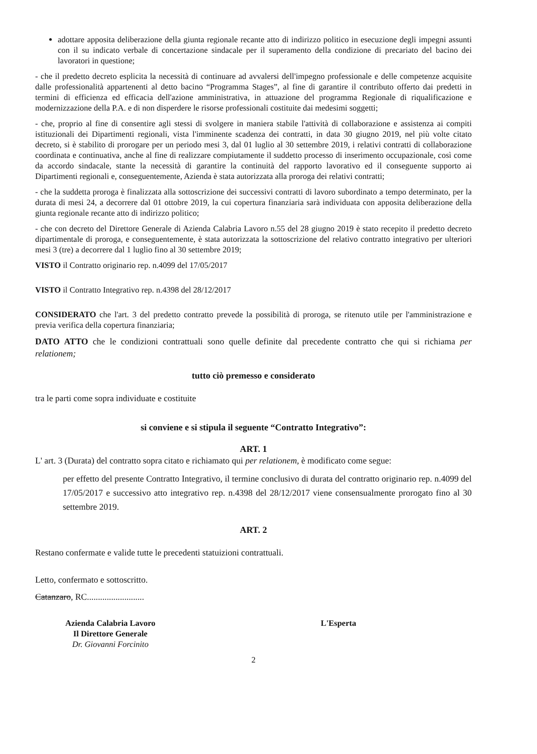adottare apposita deliberazione della giunta regionale recante atto di indirizzo politico in esecuzione degli impegni assunti con il su indicato verbale di concertazione sindacale per il superamento della condizione di precariato del bacino dei lavoratori in questione;
- che il predetto decreto esplicita la necessità di continuare ad avvalersi dell'impegno professionale e delle competenze acquisite dalle professionalità appartenenti al detto bacino “Programma Stages”, al fine di garantire il contributo offerto dai predetti in termini di efficienza ed efficacia dell'azione amministrativa, in attuazione del programma Regionale di riqualificazione e modernizzazione della P.A. e di non disperdere le risorse professionali costituite dai medesimi soggetti;
- che, proprio al fine di consentire agli stessi di svolgere in maniera stabile l'attività di collaborazione e assistenza ai compiti istituzionali dei Dipartimenti regionali, vista l'imminente scadenza dei contratti, in data 30 giugno 2019, nel più volte citato decreto, si è stabilito di prorogare per un periodo mesi 3, dal 01 luglio al 30 settembre 2019, i relativi contratti di collaborazione coordinata e continuativa, anche al fine di realizzare compiutamente il suddetto processo di inserimento occupazionale, così come da accordo sindacale, stante la necessità di garantire la continuità del rapporto lavorativo ed il conseguente supporto ai Dipartimenti regionali e, conseguentemente, Azienda è stata autorizzata alla proroga dei relativi contratti;
- che la suddetta proroga è finalizzata alla sottoscrizione dei successivi contratti di lavoro subordinato a tempo determinato, per la durata di mesi 24, a decorrere dal 01 ottobre 2019, la cui copertura finanziaria sarà individuata con apposita deliberazione della giunta regionale recante atto di indirizzo politico;
- che con decreto del Direttore Generale di Azienda Calabria Lavoro n.55 del 28 giugno 2019 è stato recepito il predetto decreto dipartimentale di proroga, e conseguentemente, è stata autorizzata la sottoscrizione del relativo contratto integrativo per ulteriori mesi 3 (tre) a decorrere dal 1 luglio fino al 30 settembre 2019;
VISTO il Contratto originario rep. n.4099 del 17/05/2017
VISTO il Contratto Integrativo rep. n.4398 del 28/12/2017
CONSIDERATO che l'art. 3 del predetto contratto prevede la possibilità di proroga, se ritenuto utile per l'amministrazione e previa verifica della copertura finanziaria;
DATO ATTO che le condizioni contrattuali sono quelle definite dal precedente contratto che qui si richiama per relationem;
tutto ciò premesso e considerato
tra le parti come sopra individuate e costituite
si conviene e si stipula il seguente “Contratto Integrativo”:
ART. 1
L' art. 3 (Durata) del contratto sopra citato e richiamato qui per relationem, è modificato come segue:
per effetto del presente Contratto Integrativo, il termine conclusivo di durata del contratto originario rep. n.4099 del 17/05/2017 e successivo atto integrativo rep. n.4398 del 28/12/2017 viene consensualmente prorogato fino al 30 settembre 2019.
ART. 2
Restano confermate e valide tutte le precedenti statuizioni contrattuali.
Letto, confermato e sottoscritto.
Catanzaro, RC..........................
Azienda Calabria Lavoro
Il Direttore Generale
Dr. Giovanni Forcinito
L'Esperta
2